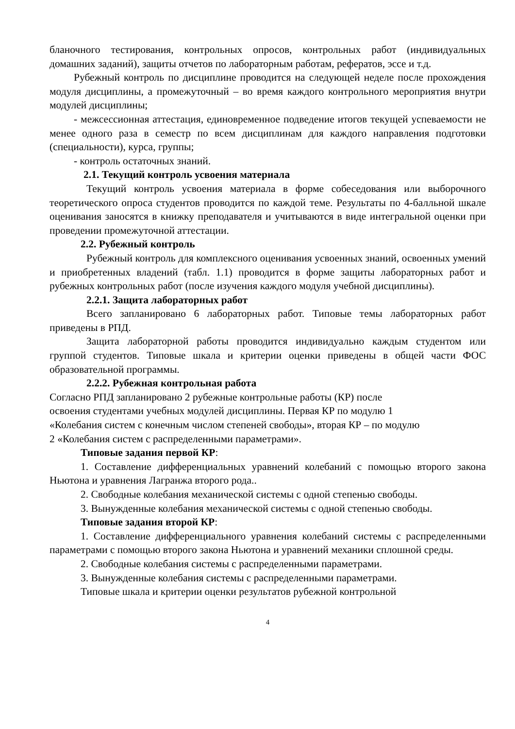бланочного тестирования, контрольных опросов, контрольных работ (индивидуальных домашних заданий), защиты отчетов по лабораторным работам, рефератов, эссе и т.д.
Рубежный контроль по дисциплине проводится на следующей неделе после прохождения модуля дисциплины, а промежуточный – во время каждого контрольного мероприятия внутри модулей дисциплины;
- межсессионная аттестация, единовременное подведение итогов текущей успеваемости не менее одного раза в семестр по всем дисциплинам для каждого направления подготовки (специальности), курса, группы;
- контроль остаточных знаний.
2.1. Текущий контроль усвоения материала
Текущий контроль усвоения материала в форме собеседования или выборочного теоретического опроса студентов проводится по каждой теме. Результаты по 4-балльной шкале оценивания заносятся в книжку преподавателя и учитываются в виде интегральной оценки при проведении промежуточной аттестации.
2.2. Рубежный контроль
Рубежный контроль для комплексного оценивания усвоенных знаний, освоенных умений и приобретенных владений (табл. 1.1) проводится в форме защиты лабораторных работ и рубежных контрольных работ (после изучения каждого модуля учебной дисциплины).
2.2.1. Защита лабораторных работ
Всего запланировано 6 лабораторных работ. Типовые темы лабораторных работ приведены в РПД.
Защита лабораторной работы проводится индивидуально каждым студентом или группой студентов. Типовые шкала и критерии оценки приведены в общей части ФОС образовательной программы.
2.2.2. Рубежная контрольная работа
Согласно РПД запланировано 2 рубежные контрольные работы (КР) после
освоения студентами учебных модулей дисциплины. Первая КР по модулю 1
«Колебания систем с конечным числом степеней свободы», вторая КР – по модулю
2 «Колебания систем с распределенными параметрами».
Типовые задания первой КР:
1. Составление дифференциальных уравнений колебаний с помощью второго закона Ньютона и уравнения Лагранжа второго рода..
2. Свободные колебания механической системы с одной степенью свободы.
3. Вынужденные колебания механической системы с одной степенью свободы.
Типовые задания второй КР:
1. Составление дифференциального уравнения колебаний системы с распределенными параметрами с помощью второго закона Ньютона и уравнений механики сплошной среды.
2. Свободные колебания системы с распределенными параметрами.
3. Вынужденные колебания системы с распределенными параметрами.
Типовые шкала и критерии оценки результатов рубежной контрольной
4